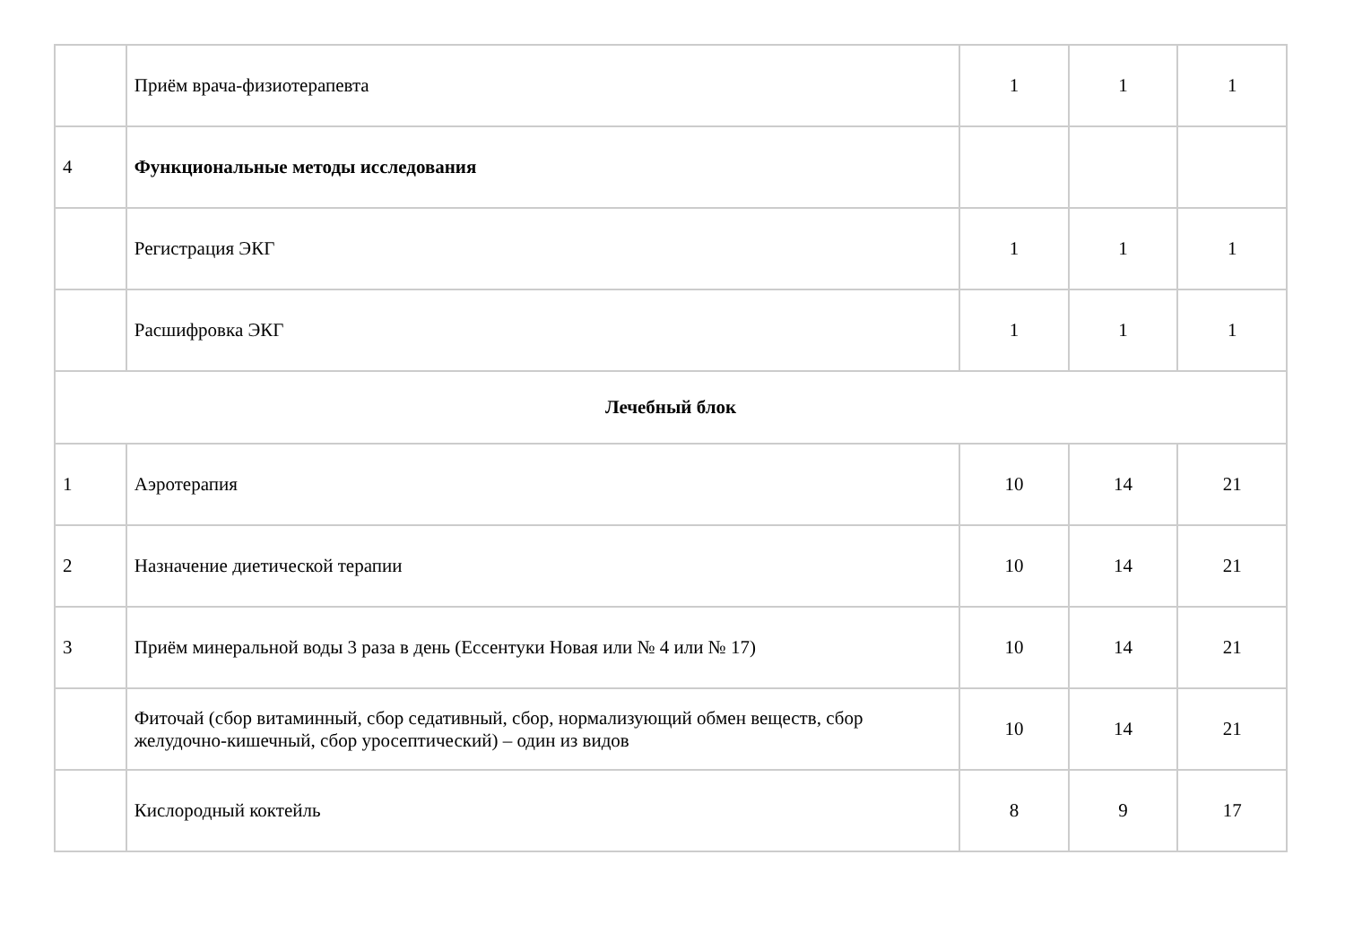| | Приём врача-физиотерапевта | 1 | 1 | 1 |
| 4 | Функциональные методы исследования | | | |
| | Регистрация ЭКГ | 1 | 1 | 1 |
| | Расшифровка ЭКГ | 1 | 1 | 1 |
| Лечебный блок | | | | |
| 1 | Аэротерапия | 10 | 14 | 21 |
| 2 | Назначение диетической терапии | 10 | 14 | 21 |
| 3 | Приём минеральной воды 3 раза в день (Ессентуки Новая или № 4 или № 17) | 10 | 14 | 21 |
| | Фиточай (сбор витаминный, сбор седативный, сбор, нормализующий обмен веществ, сбор желудочно-кишечный, сбор уросептический) – один из видов | 10 | 14 | 21 |
| | Кислородный коктейль | 8 | 9 | 17 |